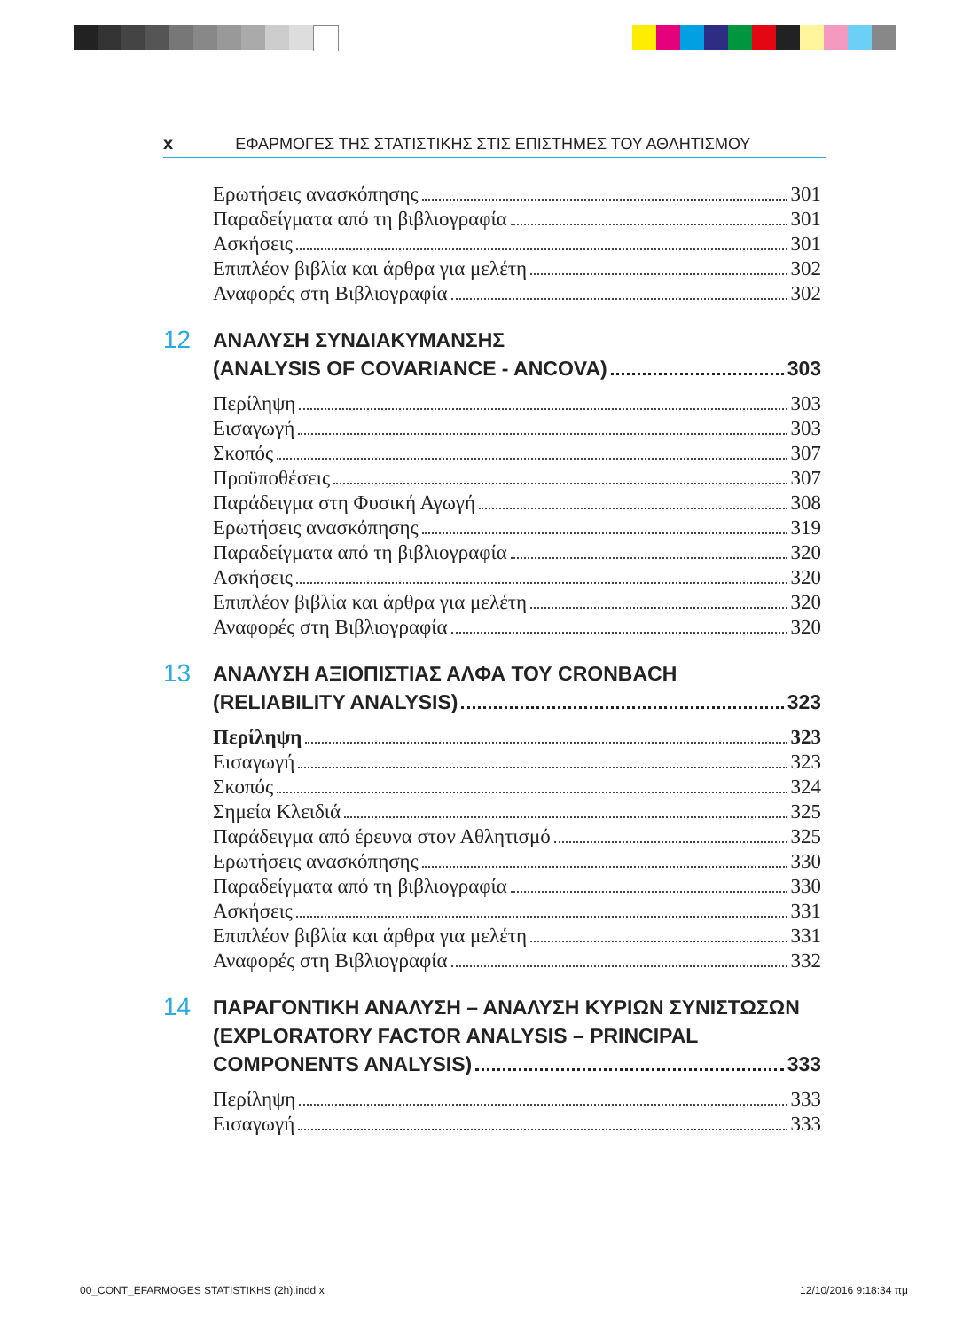x ΕΦΑΡΜΟΓΕΣ ΤΗΣ ΣΤΑΤΙΣΤΙΚΗΣ ΣΤΙΣ ΕΠΙΣΤΗΜΕΣ ΤΟΥ ΑΘΛΗΤΙΣΜΟΥ
Ερωτήσεις ανασκόπησης 301
Παραδείγματα από τη βιβλιογραφία 301
Ασκήσεις 301
Επιπλέον βιβλία και άρθρα για μελέτη 302
Αναφορές στη Βιβλιογραφία 302
12
ΑΝΑΛΥΣΗ ΣΥΝΔΙΑΚΥΜΑΝΣΗΣ
(ANALYSIS OF COVARIANCE - ANCOVA) 303
Περίληψη 303
Εισαγωγή 303
Σκοπός 307
Προϋποθέσεις 307
Παράδειγμα στη Φυσική Αγωγή 308
Ερωτήσεις ανασκόπησης 319
Παραδείγματα από τη βιβλιογραφία 320
Ασκήσεις 320
Επιπλέον βιβλία και άρθρα για μελέτη 320
Αναφορές στη Βιβλιογραφία 320
13
ΑΝΑΛΥΣΗ ΑΞΙΟΠΙΣΤΙΑΣ ΑΛΦΑ ΤΟΥ CRONBACH
(RELIABILITY ANALYSIS) 323
Περίληψη 323
Εισαγωγή 323
Σκοπός 324
Σημεία Κλειδιά 325
Παράδειγμα από έρευνα στον Αθλητισμό 325
Ερωτήσεις ανασκόπησης 330
Παραδείγματα από τη βιβλιογραφία 330
Ασκήσεις 331
Επιπλέον βιβλία και άρθρα για μελέτη 331
Αναφορές στη Βιβλιογραφία 332
14
ΠΑΡΑΓΟΝΤΙΚΗ ΑΝΑΛΥΣΗ – ΑΝΑΛΥΣΗ ΚΥΡΙΩΝ ΣΥΝΙΣΤΩΣΩΝ
(EXPLORATORY FACTOR ANALYSIS – PRINCIPAL
COMPONENTS ANALYSIS) 333
Περίληψη 333
Εισαγωγή 333
00_CONT_EFARMOGES STATISTIKHS (2h).indd x 12/10/2016 9:18:34 πμ